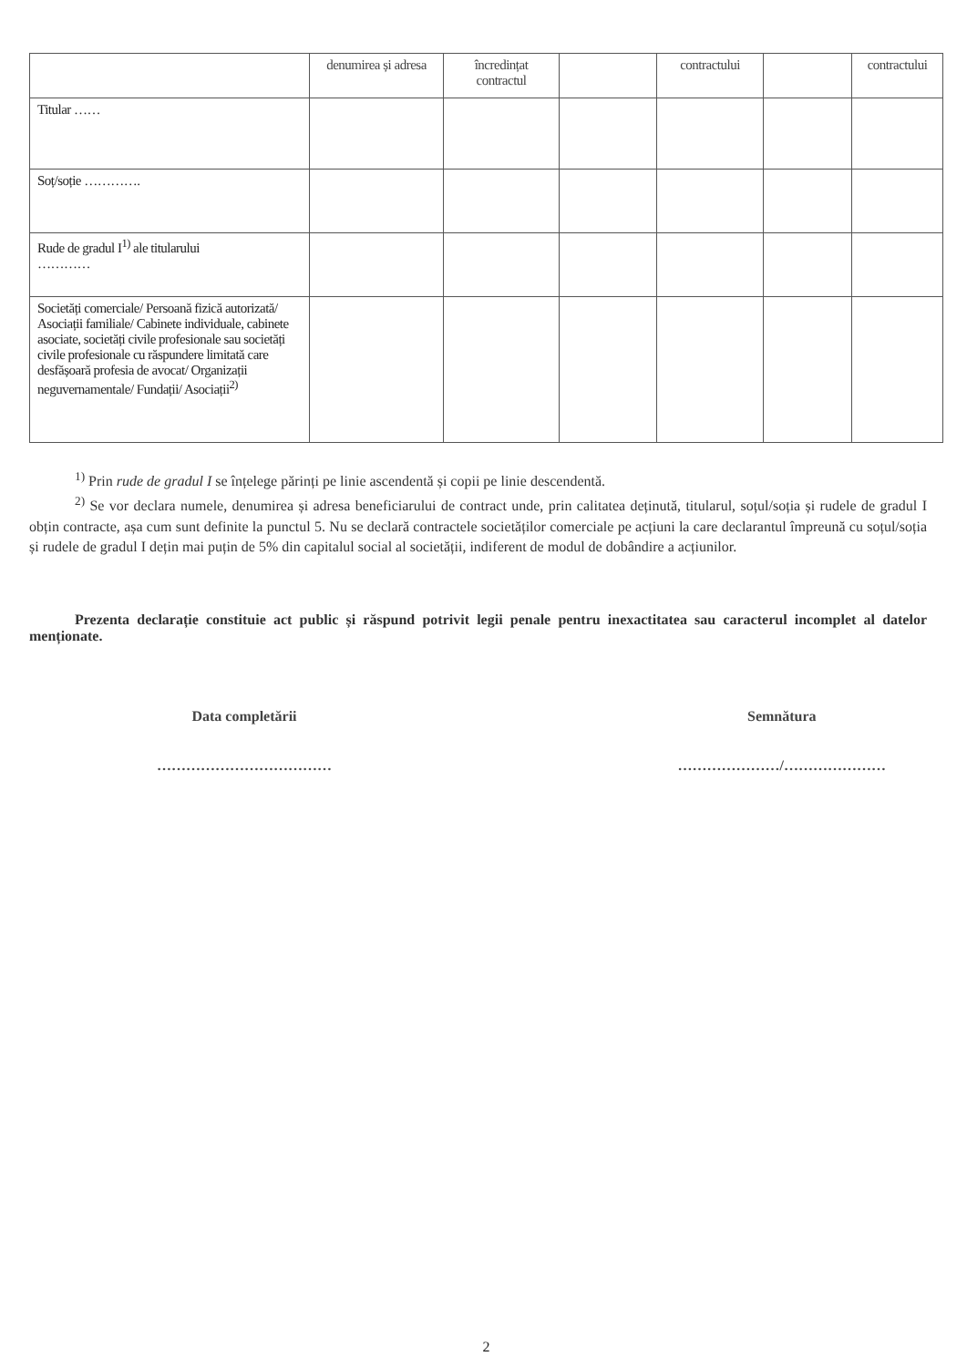| | denumirea și adresa | încredințat contractul | | contractului | | contractului |
| --- | --- | --- | --- | --- | --- | --- |
| Titular …… | | | | | | |
| Soț/soție …………. | | | | | | |
| Rude de gradul I<sup>1)</sup> ale titularului ………… | | | | | | |
| Societăți comerciale/ Persoană fizică autorizată/ Asociații familiale/ Cabinete individuale, cabinete asociate, societăți civile profesionale sau societăți civile profesionale cu răspundere limitată care desfășoară profesia de avocat/ Organizații neguvernamentale/ Fundații/ Asociații<sup>2)</sup> | | | | | | |
<sup>1)</sup> Prin rude de gradul I se înțelege părinți pe linie ascendentă și copii pe linie descendentă.
<sup>2)</sup> Se vor declara numele, denumirea și adresa beneficiarului de contract unde, prin calitatea deținută, titularul, soțul/soția și rudele de gradul I obțin contracte, așa cum sunt definite la punctul 5. Nu se declară contractele societăților comerciale pe acțiuni la care declarantul împreună cu soțul/soția și rudele de gradul I dețin mai puțin de 5% din capitalul social al societății, indiferent de modul de dobândire a acțiunilor.
Prezenta declarație constituie act public și răspund potrivit legii penale pentru inexactitatea sau caracterul incomplet al datelor menționate.
Data completării
………………………………
Semnătura
…………………/…………………
2